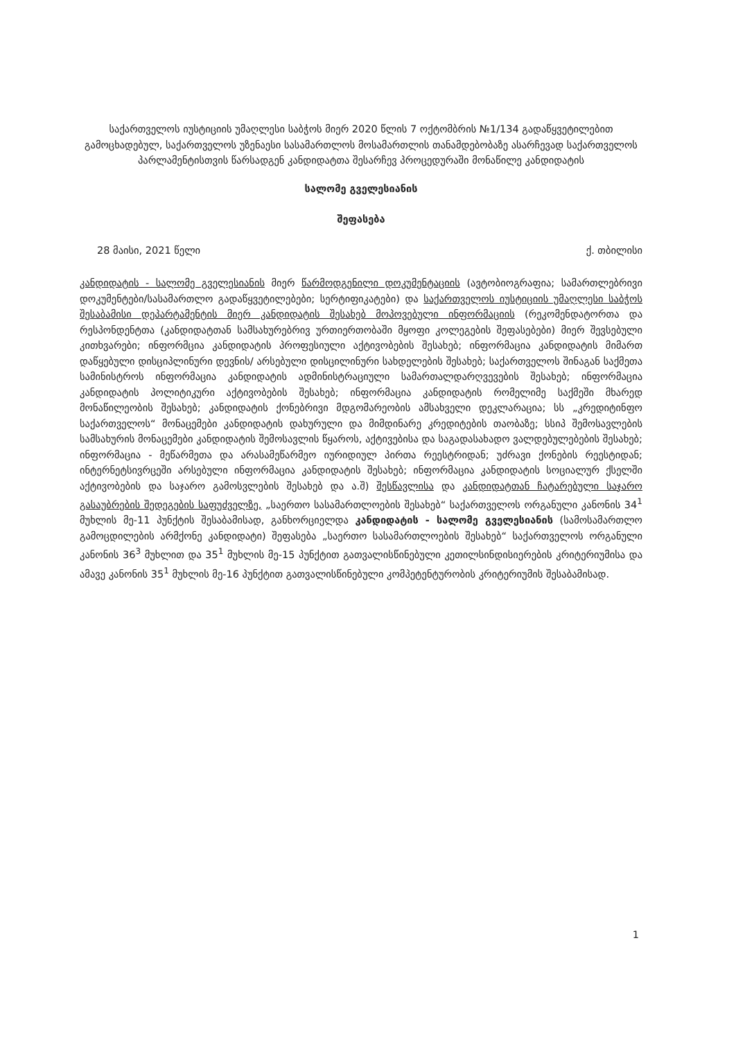საქართველოს იუსტიციის უმაღლესი საბჭოს მიერ 2020 წლის 7 ოქტომბრის №1/134 გადაწყვეტილებით გამოცხადებულ, საქართველოს უზენაესი სასამართლოს მოსამართლის თანამდებობაზე ასარჩევად საქართველოს პარლამენტისთვის წარსადგენ კანდიდატთა შესარჩევ პროცედურაში მონაწილე კანდიდატის
სალომე გველესიანის
შეფასება
28 მაისი, 2021 წელი ქ. თბილისი
კანდიდატის - სალომე გველესიანის მიერ წარმოდგენილი დოკუმენტაციის (ავტობიოგრაფია; სამართლებრივი დოკუმენტები/სასამართლო გადაწყვეტილებები; სერტიფიკატები) და საქართველოს იუსტიციის უმაღლესი საბჭოს შესაბამისი დეპარტამენტის მიერ კანდიდატის შესახებ მოპოვებული ინფორმაციის (რეკომენდატორთა და რესპონდენტთა (კანდიდატთან სამსახურებრივ ურთიერთობაში მყოფი კოლეგების შეფასებები) მიერ შევსებული კითხვარები; ინფორმცია კანდიდატის პროფესიული აქტივობების შესახებ; ინფორმაცია კანდიდატის მიმართ დაწყებული დისციპლინური დევნის/ არსებული დისცილინური სახდელების შესახებ; საქართველოს შინაგან საქმეთა სამინისტროს ინფორმაცია კანდიდატის ადმინისტრაციული სამართალდარღვევების შესახებ; ინფორმაცია კანდიდატის პოლიტიკური აქტივობების შესახებ; ინფორმაცია კანდიდატის რომელიმე საქმეში მხარედ მონაწილეობის შესახებ; კანდიდატის ქონებრივი მდგომარეობის ამსახველი დეკლარაცია; სს „კრედიტინფო საქართველოს“ მონაცემები კანდიდატის დახურული და მიმდინარე კრედიტების თაობაზე; სსიპ შემოსავლების სამსახურის მონაცემები კანდიდატის შემოსავლის წყაროს, აქტივებისა და საგადასახადო ვალდებულებების შესახებ; ინფორმაცია - მეწარმეთა და არასამეწარმეო იურიდიულ პირთა რეესტრიდან; უძრავი ქონების რეესტიდან; ინტერნეტსივრცეში არსებული ინფორმაცია კანდიდატის შესახებ; ინფორმაცია კანდიდატის სოციალურ ქსელში აქტივობების და საჯარო გამოსვლების შესახებ და ა.შ) შესწავლისა და კანდიდატთან ჩატარებული საჯარო გასაუბრების შედეგების საფუძველზე, „საერთო სასამართლოების შესახებ“ საქართველოს ორგანული კანონის 34<sup>1</sup> მუხლის მე-11 პუნქტის შესაბამისად, განხორციელდა კანდიდატის - სალომე გველესიანის (სამოსამართლო გამოცდილების არმქონე კანდიდატი) შეფასება „საერთო სასამართლოების შესახებ“ საქართველოს ორგანული კანონის 36<sup>3</sup> მუხლით და 35<sup>1</sup> მუხლის მე-15 პუნქტით გათვალისწინებული კეთილსინდისიერების კრიტერიუმისა და ამავე კანონის 35<sup>1</sup> მუხლის მე-16 პუნქტით გათვალისწინებული კომპეტენტურობის კრიტერიუმის შესაბამისად.
1